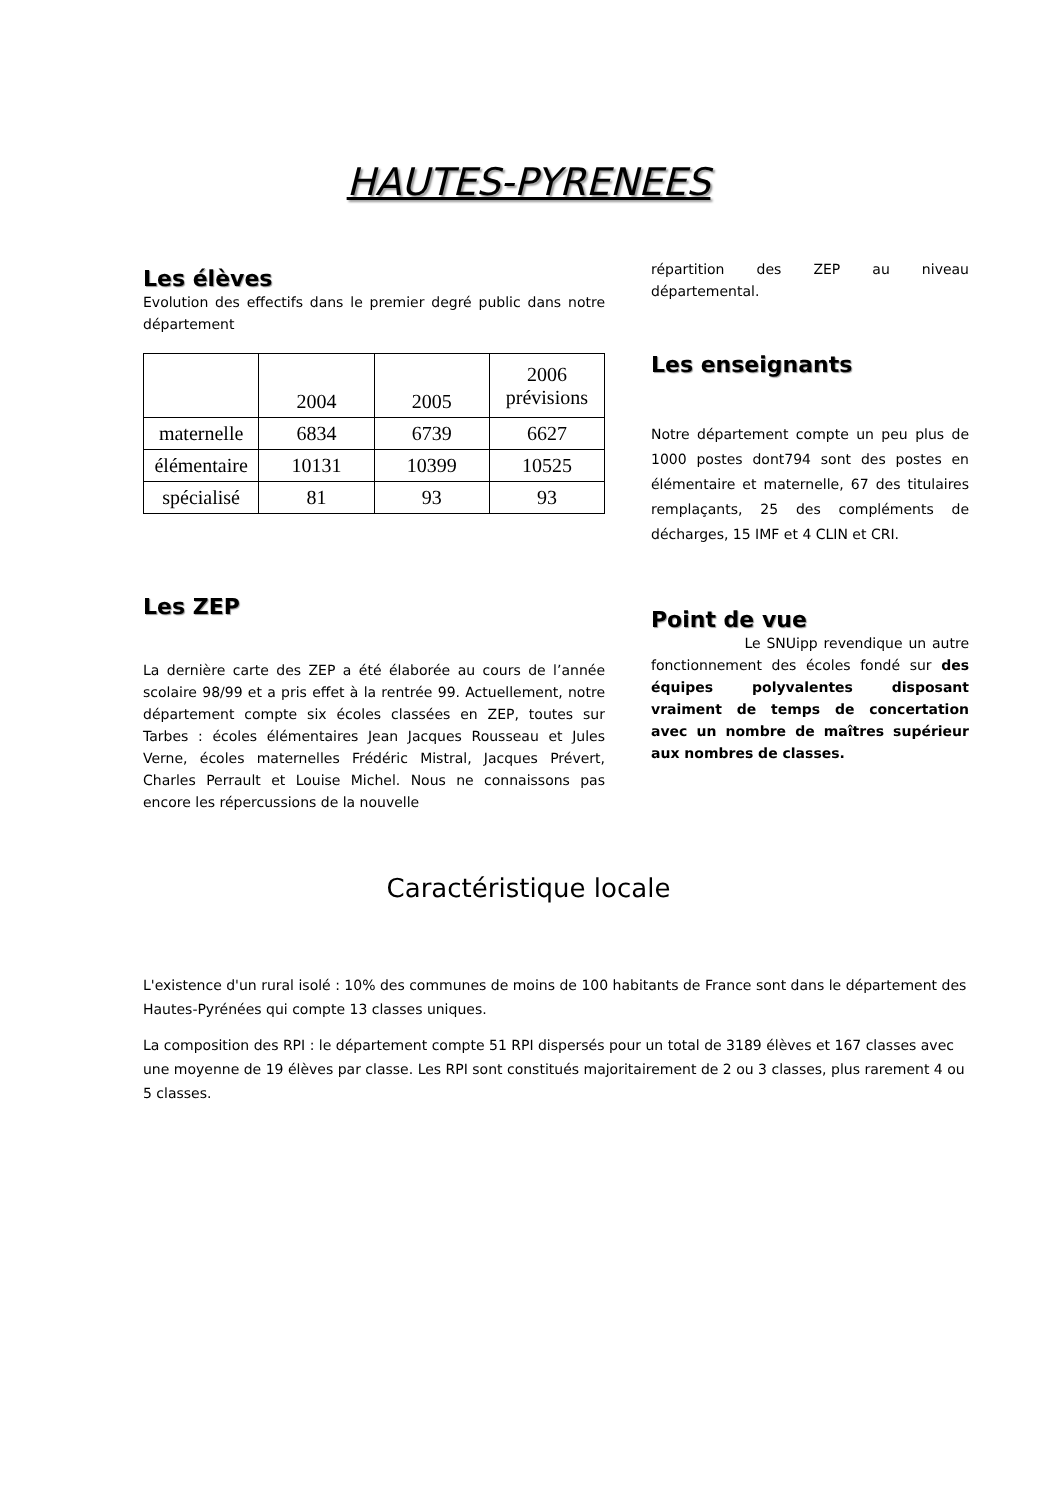HAUTES-PYRENEES
Les élèves
Evolution des effectifs dans le premier degré public dans notre département
| | 2004 | 2005 | 2006 prévisions |
| maternelle | 6834 | 6739 | 6627 |
| élémentaire | 10131 | 10399 | 10525 |
| spécialisé | 81 | 93 | 93 |
Les ZEP
La dernière carte des ZEP a été élaborée au cours de l’année scolaire 98/99 et a pris effet à la rentrée 99. Actuellement, notre département compte six écoles classées en ZEP, toutes sur Tarbes : écoles élémentaires Jean Jacques Rousseau et Jules Verne, écoles maternelles Frédéric Mistral, Jacques Prévert, Charles Perrault et Louise Michel. Nous ne connaissons pas encore les répercussions de la nouvelle
répartition des ZEP au niveau départemental.
Les enseignants
Notre département compte un peu plus de 1000 postes dont794 sont des postes en élémentaire et maternelle, 67 des titulaires remplaçants, 25 des compléments de décharges, 15 IMF et 4 CLIN et CRI.
Point de vue
Le SNUipp revendique un autre fonctionnement des écoles fondé sur des équipes polyvalentes disposant vraiment de temps de concertation avec un nombre de maîtres supérieur aux nombres de classes.
Caractéristique locale
L'existence d'un rural isolé : 10% des communes de moins de 100 habitants de France sont dans le département des Hautes-Pyrénées qui compte 13 classes uniques.
La composition des RPI : le département compte 51 RPI dispersés pour un total de 3189 élèves et 167 classes avec une moyenne de 19 élèves par classe. Les RPI sont constitués majoritairement de 2 ou 3 classes, plus rarement 4 ou 5 classes.